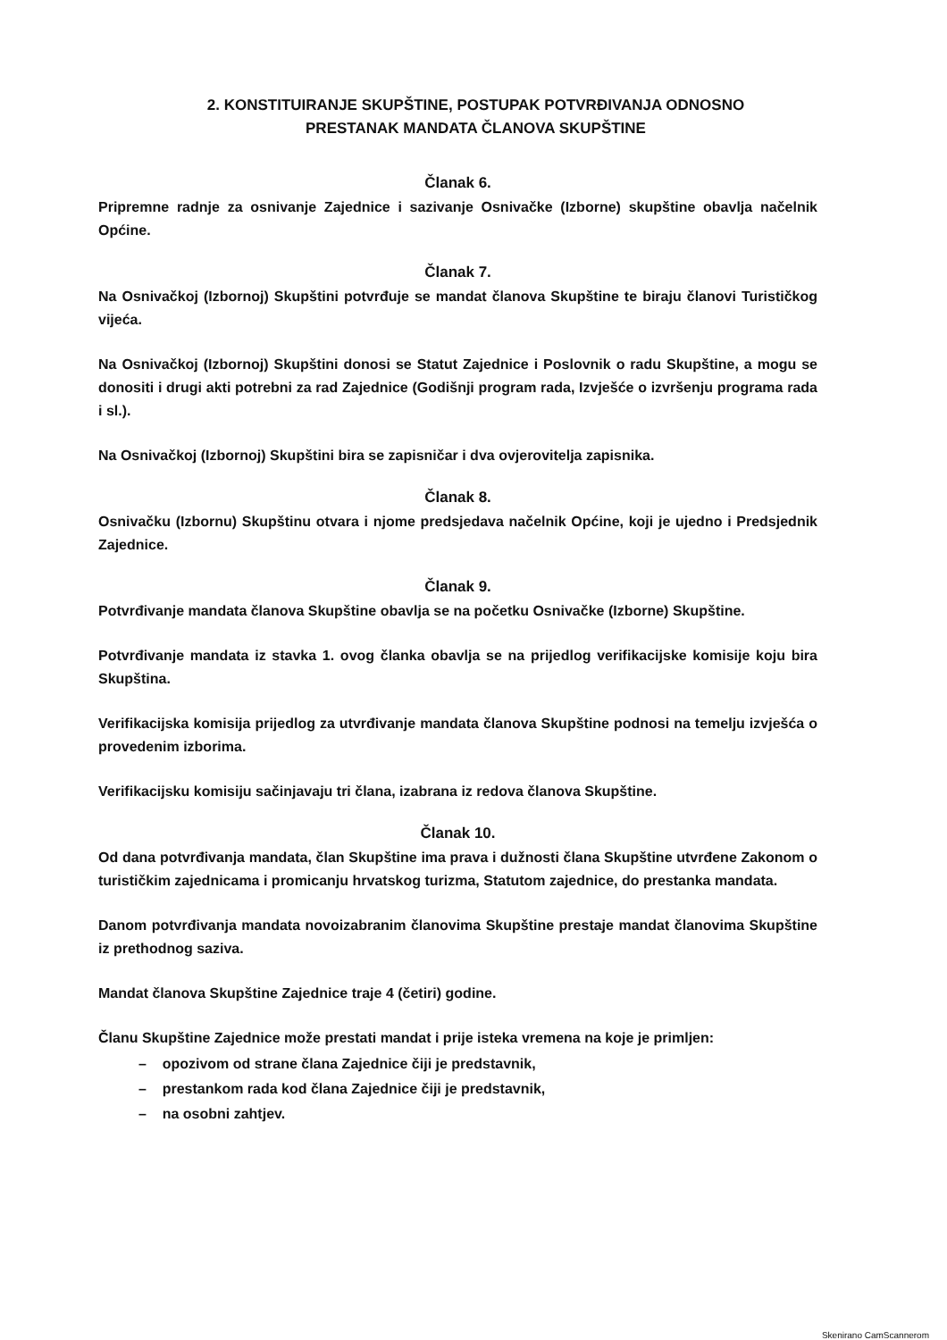2. KONSTITUIRANJE SKUPŠTINE, POSTUPAK POTVRĐIVANJA ODNOSNO
PRESTANAK MANDATA ČLANOVA SKUPŠTINE
Članak 6.
Pripremne radnje za osnivanje Zajednice i sazivanje Osnivačke (Izborne) skupštine obavlja načelnik Općine.
Članak 7.
Na Osnivačkoj (Izbornoj) Skupštini potvrđuje se mandat članova Skupštine te biraju članovi Turističkog vijeća.
Na Osnivačkoj (Izbornoj) Skupštini donosi se Statut Zajednice i Poslovnik o radu Skupštine, a mogu se donositi i drugi akti potrebni za rad Zajednice (Godišnji program rada, Izvješće o izvršenju programa rada i sl.).
Na Osnivačkoj (Izbornoj) Skupštini bira se zapisničar i dva ovjerovitelja zapisnika.
Članak 8.
Osnivačku (Izbornu) Skupštinu otvara i njome predsjedava načelnik Općine, koji je ujedno i Predsjednik Zajednice.
Članak 9.
Potvrđivanje mandata članova Skupštine obavlja se na početku Osnivačke (Izborne) Skupštine.
Potvrđivanje mandata iz stavka 1. ovog članka obavlja se na prijedlog verifikacijske komisije koju bira Skupština.
Verifikacijska komisija prijedlog za utvrđivanje mandata članova Skupštine podnosi na temelju izvješća o provedenim izborima.
Verifikacijsku komisiju sačinjavaju tri člana, izabrana iz redova članova Skupštine.
Članak 10.
Od dana potvrđivanja mandata, član Skupštine ima prava i dužnosti člana Skupštine utvrđene Zakonom o turističkim zajednicama i promicanju hrvatskog turizma, Statutom zajednice, do prestanka mandata.
Danom potvrđivanja mandata novoizabranim članovima Skupštine prestaje mandat članovima Skupštine iz prethodnog saziva.
Mandat članova Skupštine Zajednice traje 4 (četiri) godine.
Članu Skupštine Zajednice može prestati mandat i prije isteka vremena na koje je primljen:
– opozivom od strane člana Zajednice čiji je predstavnik,
– prestankom rada kod člana Zajednice čiji je predstavnik,
– na osobni zahtjev.
Skenirano CamScannerom